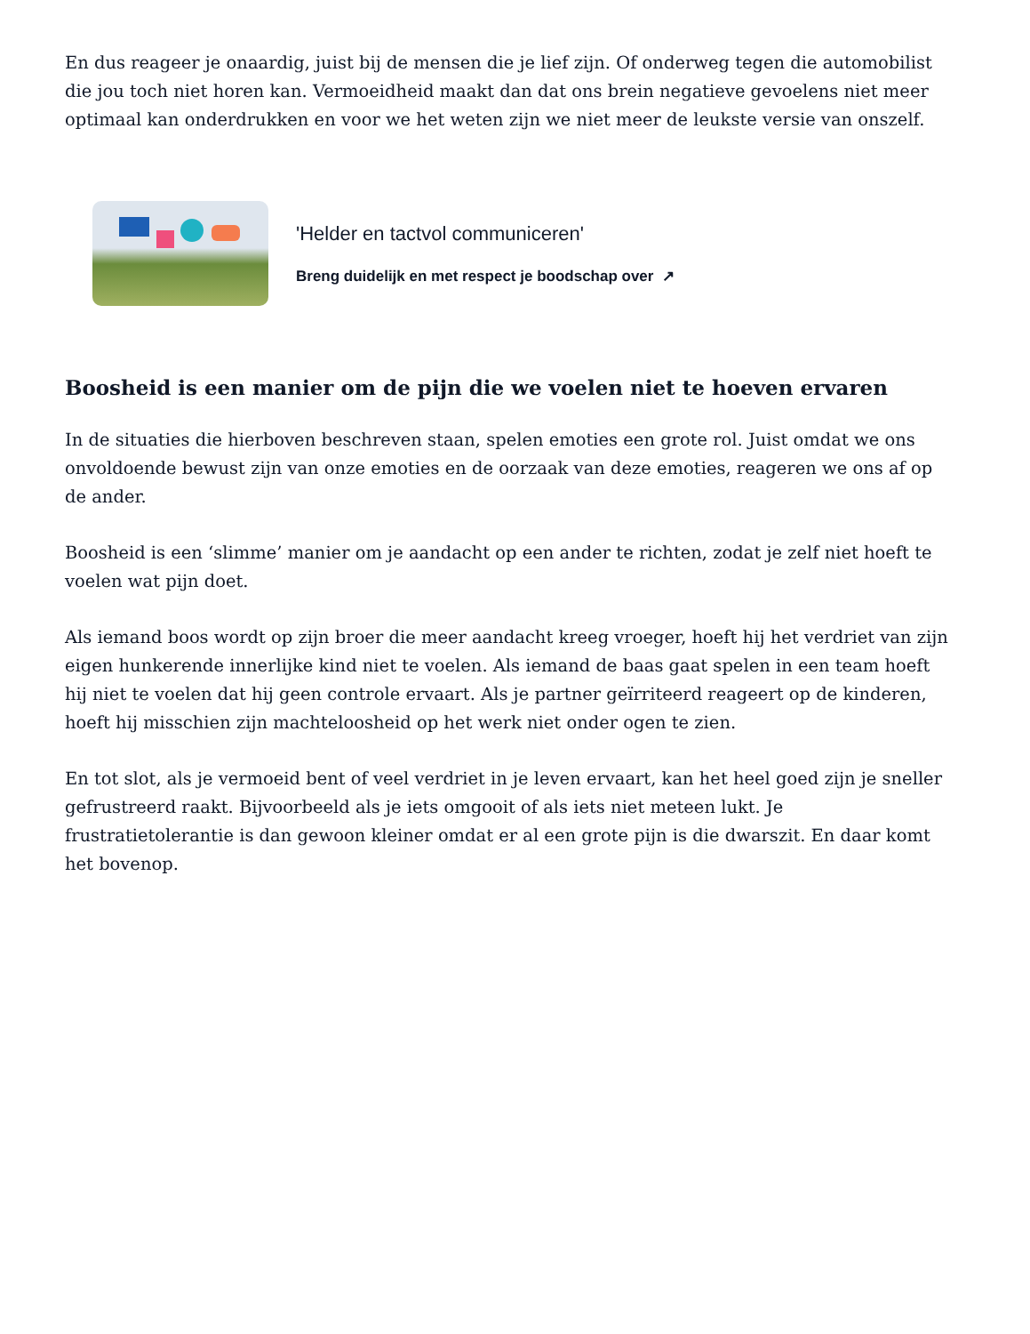En dus reageer je onaardig, juist bij de mensen die je lief zijn. Of onderweg tegen die automobilist die jou toch niet horen kan. Vermoeidheid maakt dan dat ons brein negatieve gevoelens niet meer optimaal kan onderdrukken en voor we het weten zijn we niet meer de leukste versie van onszelf.
'Helder en tactvol communiceren'
Breng duidelijk en met respect je boodschap over ↗
Boosheid is een manier om de pijn die we voelen niet te hoeven ervaren
In de situaties die hierboven beschreven staan, spelen emoties een grote rol. Juist omdat we ons onvoldoende bewust zijn van onze emoties en de oorzaak van deze emoties, reageren we ons af op de ander.
Boosheid is een ‘slimme’ manier om je aandacht op een ander te richten, zodat je zelf niet hoeft te voelen wat pijn doet.
Als iemand boos wordt op zijn broer die meer aandacht kreeg vroeger, hoeft hij het verdriet van zijn eigen hunkerende innerlijke kind niet te voelen. Als iemand de baas gaat spelen in een team hoeft hij niet te voelen dat hij geen controle ervaart. Als je partner geïrriteerd reageert op de kinderen, hoeft hij misschien zijn machteloosheid op het werk niet onder ogen te zien.
En tot slot, als je vermoeid bent of veel verdriet in je leven ervaart, kan het heel goed zijn je sneller gefrustreerd raakt. Bijvoorbeeld als je iets omgooit of als iets niet meteen lukt. Je frustratietolerantie is dan gewoon kleiner omdat er al een grote pijn is die dwarszit. En daar komt het bovenop.